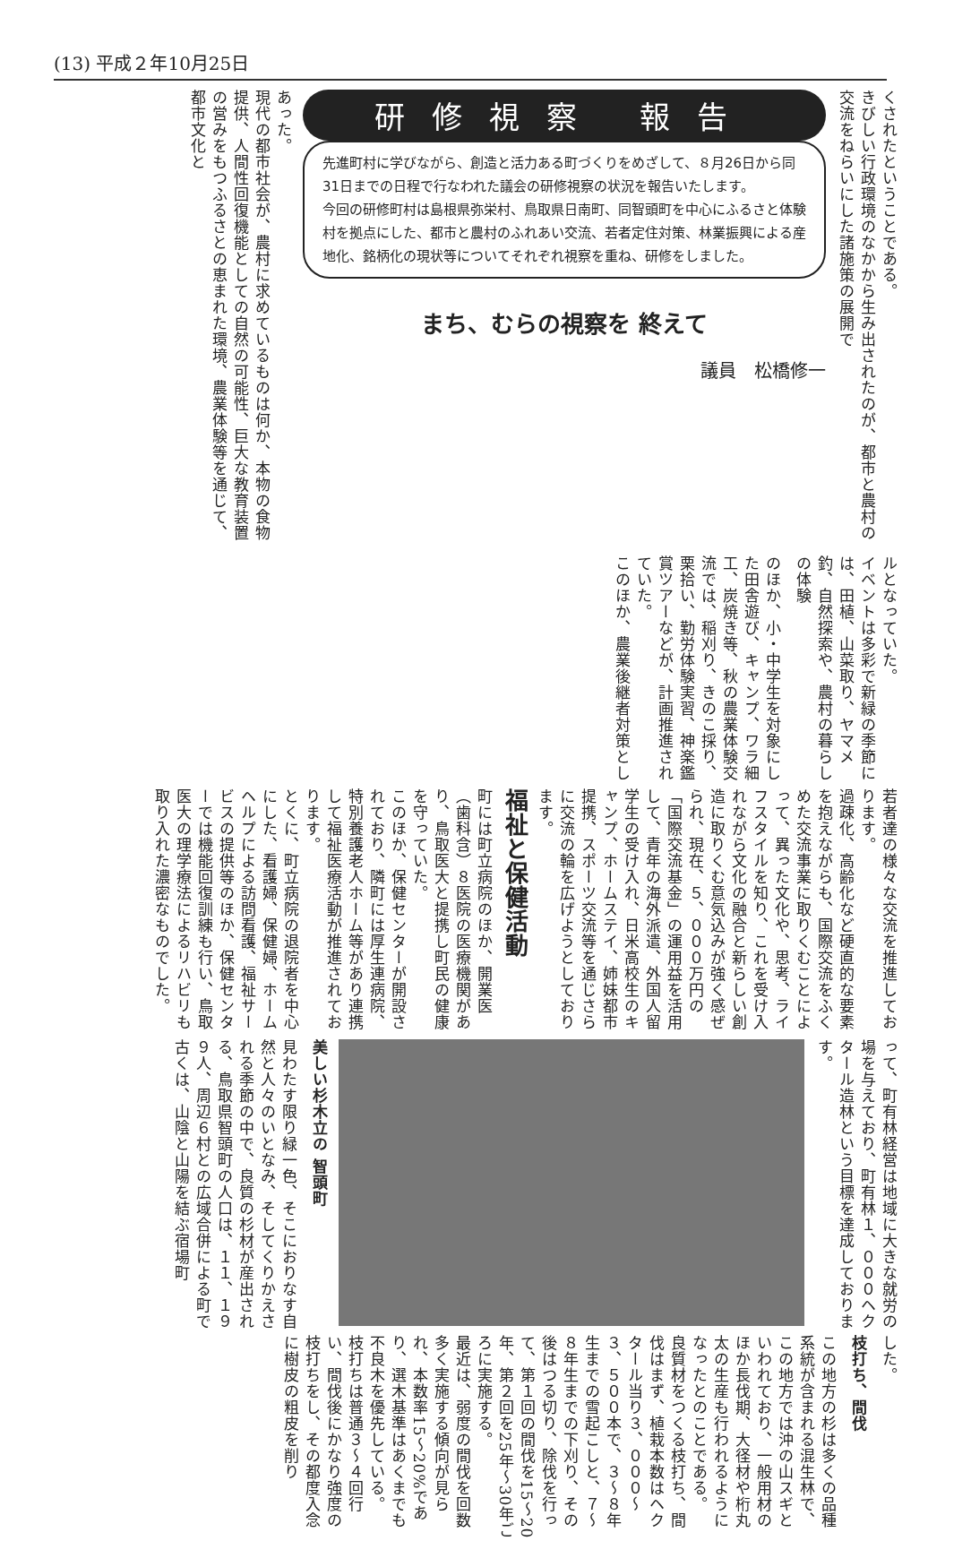(13) 平成２年10月25日
くされたということである。
きびしい行政環境のなかから生み出されたのが、都市と農村の交流をねらいにした諸施策の展開で
研修視察 報告
先進町村に学びながら、創造と活力ある町づくりをめざして、８月26日から同31日までの日程で行なわれた議会の研修視察の状況を報告いたします。
今回の研修町村は島根県弥栄村、鳥取県日南町、同智頭町を中心にふるさと体験村を拠点にした、都市と農村のふれあい交流、若者定住対策、林業振興による産地化、銘柄化の現状等についてそれぞれ視察を重ね、研修をしました。
まち、むらの視察を 終えて
議員　松橋修一
あった。
現代の都市社会が、農村に求めているものは何か、本物の食物提供、人間性回復機能としての自然の可能性、巨大な教育装置の営みをもつふるさとの恵まれた環境、農業体験等を通じて、都市文化と
ルとなっていた。
イベントは多彩で新緑の季節には、田植、山菜取り、ヤマメ釣、自然探索や、農村の暮らしの体験
のほか、小・中学生を対象にした田舎遊び、キャンプ、ワラ細工、炭焼き等、秋の農業体験交流では、稲刈り、きのこ採り、栗拾い、勤労体験実習、神楽鑑賞ツアーなどが、計画推進されていた。
このほか、農業後継者対策とし
若者達の様々な交流を推進しております。
過疎化、高齢化など硬直的な要素を抱えながらも、国際交流をふくめた交流事業に取りくむことによって、異った文化や、思考、ライフスタイルを知り、これを受け入れながら文化の融合と新らしい創造に取りくむ意気込みが強く感ぜられ、現在、５、０００万円の「国際交流基金」の運用益を活用して、青年の海外派遣、外国人留学生の受け入れ、日米高校生のキャンプ、ホームステイ、姉妹都市提携、スポーツ交流等を通じさらに交流の輪を広げようとしております。
福祉と保健活動
町には町立病院のほか、開業医（歯科含）８医院の医療機関があり、鳥取医大と提携し町民の健康を守っていた。
このほか、保健センターが開設されており、隣町には厚生連病院、特別養護老人ホーム等があり連携して福祉医療活動が推進されております。
とくに、町立病院の退院者を中心にした、看護婦、保健婦、ホームヘルプによる訪問看護、福祉サービスの提供等のほか、保健センターでは機能回復訓練も行い、鳥取医大の理学療法によるリハビリも取り入れた濃密なものでした。
って、町有林経営は地域に大きな就労の場を与えており、町有林１、０００ヘクタール造林という目標を達成しております。
美しい杉木立の 智頭町
見わたす限り緑一色、そこにおりなす自然と人々のいとなみ、そしてくりかえされる季節の中で、良質の杉材が産出される、鳥取県智頭町の人口は、１１、１９９人、周辺６村との広域合併による町で古くは、山陰と山陽を結ぶ宿場町
した。
枝打ち、間伐
この地方の杉は多くの品種系統が含まれる混生林で、この地方では沖の山スギといわれており、一般用材のほか長伐期、大径材や桁丸太の生産も行われるようになったとのことである。
良質材をつくる枝打ち、間伐はまず、植栽本数はヘクタール当り３、０００〜３、５００本で、３〜８年生までの雪起こしと、７〜８年生までの下刈り、その後はつる切り、除伐を行って、第１回の間伐を15〜20年、第２回を25年〜30年ごろに実施する。
最近は、弱度の間伐を回数多く実施する傾向が見られ、本数率15〜20%であり、選木基準はあくまでも不良木を優先している。
枝打ちは普通３〜４回行い、間伐後にかなり強度の枝打ちをし、その都度入念に樹皮の粗皮を削り